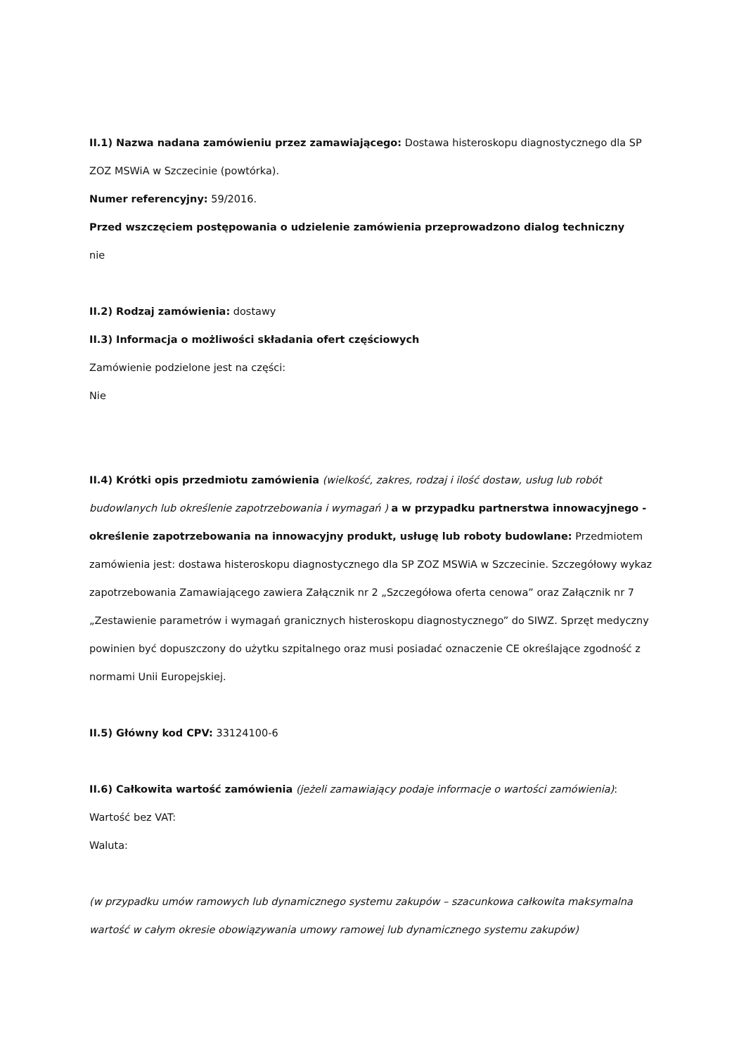II.1) Nazwa nadana zamówieniu przez zamawiającego: Dostawa histeroskopu diagnostycznego dla SP ZOZ MSWiA w Szczecinie (powtórka).
Numer referencyjny: 59/2016.
Przed wszczęciem postępowania o udzielenie zamówienia przeprowadzono dialog techniczny
nie
II.2) Rodzaj zamówienia: dostawy
II.3) Informacja o możliwości składania ofert częściowych
Zamówienie podzielone jest na części:
Nie
II.4) Krótki opis przedmiotu zamówienia (wielkość, zakres, rodzaj i ilość dostaw, usług lub robót budowlanych lub określenie zapotrzebowania i wymagań ) a w przypadku partnerstwa innowacyjnego - określenie zapotrzebowania na innowacyjny produkt, usługę lub roboty budowlane: Przedmiotem zamówienia jest: dostawa histeroskopu diagnostycznego dla SP ZOZ MSWiA w Szczecinie. Szczegółowy wykaz zapotrzebowania Zamawiającego zawiera Załącznik nr 2 „Szczegółowa oferta cenowa” oraz Załącznik nr 7 „Zestawienie parametrów i wymagań granicznych histeroskopu diagnostycznego” do SIWZ. Sprzęt medyczny powinien być dopuszczony do użytku szpitalnego oraz musi posiadać oznaczenie CE określające zgodność z normami Unii Europejskiej.
II.5) Główny kod CPV: 33124100-6
II.6) Całkowita wartość zamówienia (jeżeli zamawiający podaje informacje o wartości zamówienia):
Wartość bez VAT:
Waluta:
(w przypadku umów ramowych lub dynamicznego systemu zakupów – szacunkowa całkowita maksymalna wartość w całym okresie obowiązywania umowy ramowej lub dynamicznego systemu zakupów)